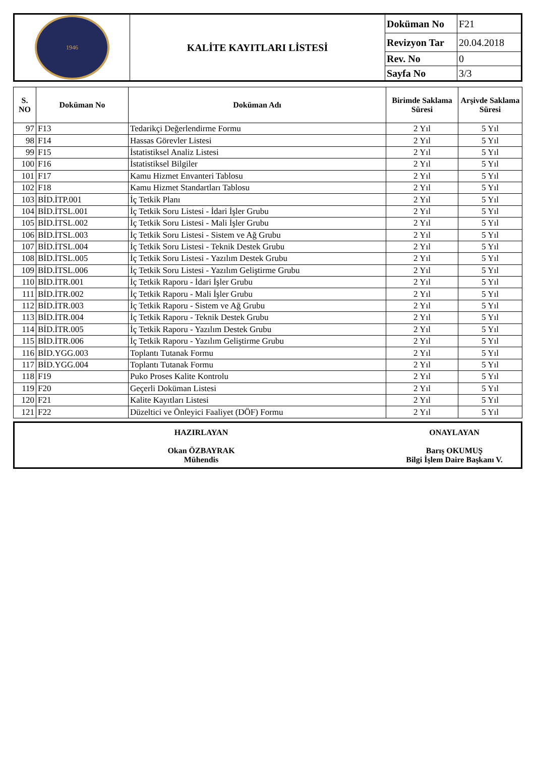| 1946 | KALİTE KAYITLARI LİSTESİ | Doküman No | F21 |
| | | Revizyon Tar | 20.04.2018 |
| | | Rev. No | 0 |
| | | Sayfa No | 3/3 |
| S. NO | Doküman No | Doküman Adı | Birimde Saklama Süresi | Arşivde Saklama Süresi |
| --- | --- | --- | --- | --- |
| 97 | F13 | Tedarikçi Değerlendirme Formu | 2 Yıl | 5 Yıl |
| 98 | F14 | Hassas Görevler Listesi | 2 Yıl | 5 Yıl |
| 99 | F15 | İstatistiksel Analiz Listesi | 2 Yıl | 5 Yıl |
| 100 | F16 | İstatistiksel Bilgiler | 2 Yıl | 5 Yıl |
| 101 | F17 | Kamu Hizmet Envanteri Tablosu | 2 Yıl | 5 Yıl |
| 102 | F18 | Kamu Hizmet Standartları Tablosu | 2 Yıl | 5 Yıl |
| 103 | BİD.İTP.001 | İç Tetkik Planı | 2 Yıl | 5 Yıl |
| 104 | BİD.İTSL.001 | İç Tetkik Soru Listesi - İdari İşler Grubu | 2 Yıl | 5 Yıl |
| 105 | BİD.İTSL.002 | İç Tetkik Soru Listesi - Mali İşler Grubu | 2 Yıl | 5 Yıl |
| 106 | BİD.İTSL.003 | İç Tetkik Soru Listesi - Sistem ve Ağ Grubu | 2 Yıl | 5 Yıl |
| 107 | BİD.İTSL.004 | İç Tetkik Soru Listesi - Teknik Destek Grubu | 2 Yıl | 5 Yıl |
| 108 | BİD.İTSL.005 | İç Tetkik Soru Listesi - Yazılım Destek Grubu | 2 Yıl | 5 Yıl |
| 109 | BİD.İTSL.006 | İç Tetkik Soru Listesi - Yazılım Geliştirme Grubu | 2 Yıl | 5 Yıl |
| 110 | BİD.İTR.001 | İç Tetkik Raporu - İdari İşler Grubu | 2 Yıl | 5 Yıl |
| 111 | BİD.İTR.002 | İç Tetkik Raporu - Mali İşler Grubu | 2 Yıl | 5 Yıl |
| 112 | BİD.İTR.003 | İç Tetkik Raporu - Sistem ve Ağ Grubu | 2 Yıl | 5 Yıl |
| 113 | BİD.İTR.004 | İç Tetkik Raporu - Teknik Destek Grubu | 2 Yıl | 5 Yıl |
| 114 | BİD.İTR.005 | İç Tetkik Raporu - Yazılım Destek Grubu | 2 Yıl | 5 Yıl |
| 115 | BİD.İTR.006 | İç Tetkik Raporu - Yazılım Geliştirme Grubu | 2 Yıl | 5 Yıl |
| 116 | BİD.YGG.003 | Toplantı Tutanak Formu | 2 Yıl | 5 Yıl |
| 117 | BİD.YGG.004 | Toplantı Tutanak Formu | 2 Yıl | 5 Yıl |
| 118 | F19 | Puko Proses Kalite Kontrolu | 2 Yıl | 5 Yıl |
| 119 | F20 | Geçerli Doküman Listesi | 2 Yıl | 5 Yıl |
| 120 | F21 | Kalite Kayıtları Listesi | 2 Yıl | 5 Yıl |
| 121 | F22 | Düzeltici ve Önleyici Faaliyet (DÖF) Formu | 2 Yıl | 5 Yıl |
HAZIRLAYAN
Okan ÖZBAYRAK
Mühendis
ONAYLAYAN
Barış OKUMUŞ
Bilgi İşlem Daire Başkanı V.